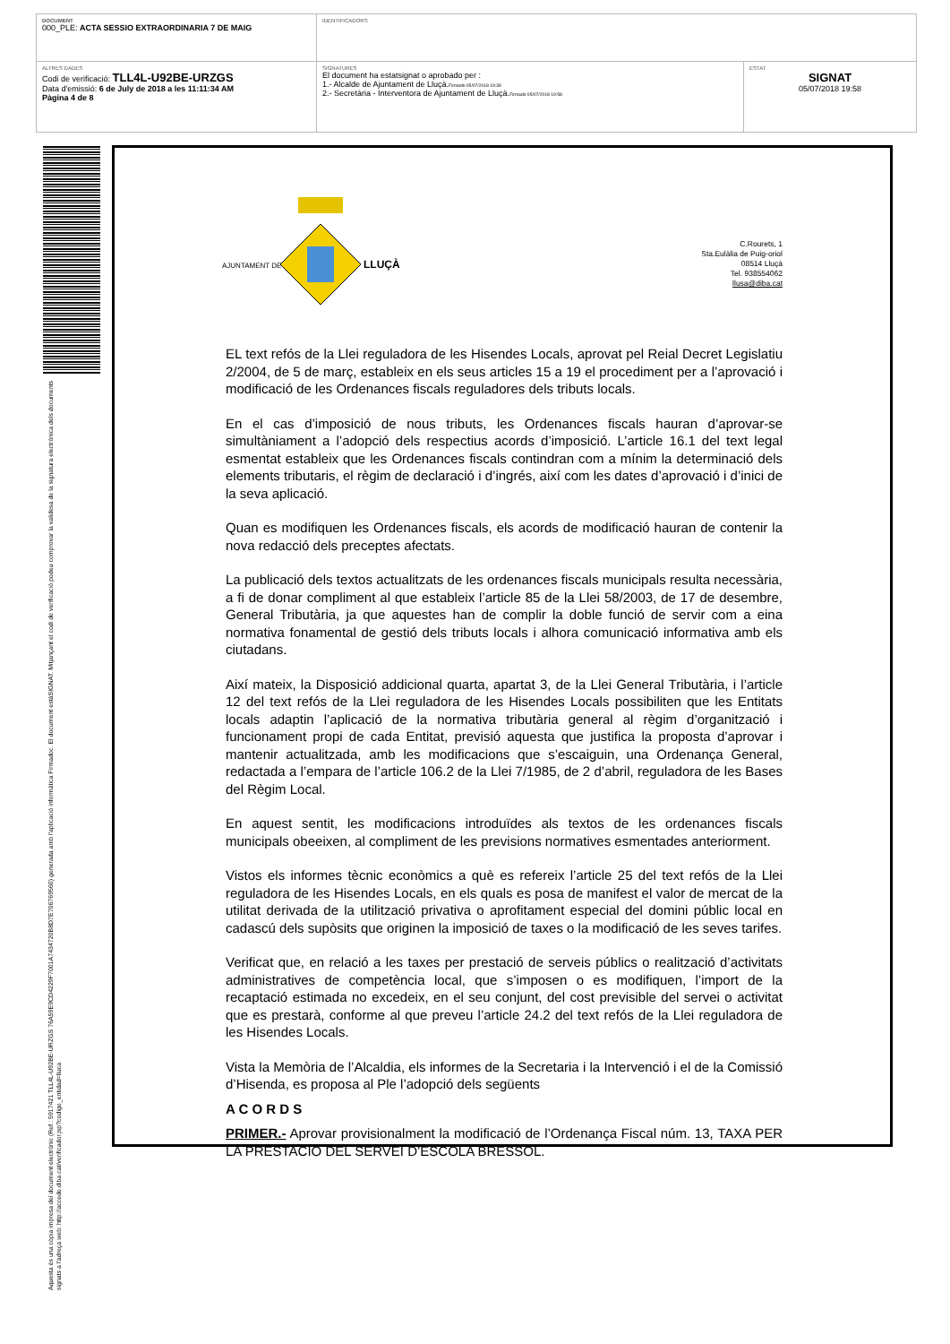| DOCUMENT 000_PLE: ACTA SESSIO EXTRAORDINARIA 7 DE MAIG | IDENTIFICADORS | |
| ALTRES DADES Codi de verificació: TLL4L-U92BE-URZGS Data d'emissió: 6 de July de 2018 a les 11:11:34 AM Pàgina 4 de 8 | SIGNATURES El document ha estatsignat o aprobado per : 1.- Alcalde de Ajuntament de Lluçà. Firmado 05/07/2018 19:39 2.- Secretària - Interventora de Ajuntament de Lluçà. Firmado 05/07/2018 19:58 | ESTAT SIGNAT 05/07/2018 19:58 |
Aquesta és una còpia impresa del document electrònic (Ref.: 5917421 TLL4L-U92BE-URZGS 76A59E9CD4229F7001A7434720B8D7E706769560) generada amb l'aplicació informàtica Firmadoc. El document estàSIGNAT. Mitjançant el codi de verificació podeu comprovar la validesa de la signatura electrònica dels documents signats a l'adreça web: http://accede.diba.cat/verificador.jsp?codigo_entidad=lluca
AJUNTAMENT DE
LLUÇÀ
C.Rourets, 1
Sta.Eulàlia de Puig-oriol
08514 Lluçà
Tel. 938554062
llusa@diba.cat
EL text refós de la Llei reguladora de les Hisendes Locals, aprovat pel Reial Decret Legislatiu 2/2004, de 5 de març, estableix en els seus articles 15 a 19 el procediment per a l’aprovació i modificació de les Ordenances fiscals reguladores dels tributs locals.
En el cas d’imposició de nous tributs, les Ordenances fiscals hauran d’aprovar-se simultàniament a l’adopció dels respectius acords d’imposició. L’article 16.1 del text legal esmentat estableix que les Ordenances fiscals contindran com a mínim la determinació dels elements tributaris, el règim de declaració i d’ingrés, així com les dates d’aprovació i d’inici de la seva aplicació.
Quan es modifiquen les Ordenances fiscals, els acords de modificació hauran de contenir la nova redacció dels preceptes afectats.
La publicació dels textos actualitzats de les ordenances fiscals municipals resulta necessària, a fi de donar compliment al que estableix l’article 85 de la Llei 58/2003, de 17 de desembre, General Tributària, ja que aquestes han de complir la doble funció de servir com a eina normativa fonamental de gestió dels tributs locals i alhora comunicació informativa amb els ciutadans.
Així mateix, la Disposició addicional quarta, apartat 3, de la Llei General Tributària, i l’article 12 del text refós de la Llei reguladora de les Hisendes Locals possibiliten que les Entitats locals adaptin l’aplicació de la normativa tributària general al règim d’organització i funcionament propi de cada Entitat, previsió aquesta que justifica la proposta d’aprovar i mantenir actualitzada, amb les modificacions que s’escaiguin, una Ordenança General, redactada a l’empara de l’article 106.2 de la Llei 7/1985, de 2 d’abril, reguladora de les Bases del Règim Local.
En aquest sentit, les modificacions introduïdes als textos de les ordenances fiscals municipals obeeixen, al compliment de les previsions normatives esmentades anteriorment.
Vistos els informes tècnic econòmics a què es refereix l’article 25 del text refós de la Llei reguladora de les Hisendes Locals, en els quals es posa de manifest el valor de mercat de la utilitat derivada de la utilització privativa o aprofitament especial del domini públic local en cadascú dels supòsits que originen la imposició de taxes o la modificació de les seves tarifes.
Verificat que, en relació a les taxes per prestació de serveis públics o realització d’activitats administratives de competència local, que s’imposen o es modifiquen, l’import de la recaptació estimada no excedeix, en el seu conjunt, del cost previsible del servei o activitat que es prestarà, conforme al que preveu l’article 24.2 del text refós de la Llei reguladora de les Hisendes Locals.
Vista la Memòria de l’Alcaldia, els informes de la Secretaria i la Intervenció i el de la Comissió d’Hisenda, es proposa al Ple l’adopció dels següents
A C O R D S
PRIMER.- Aprovar provisionalment la modificació de l’Ordenança Fiscal núm. 13, TAXA PER LA PRESTACIÓ DEL SERVEI D’ESCOLA BRESSOL.